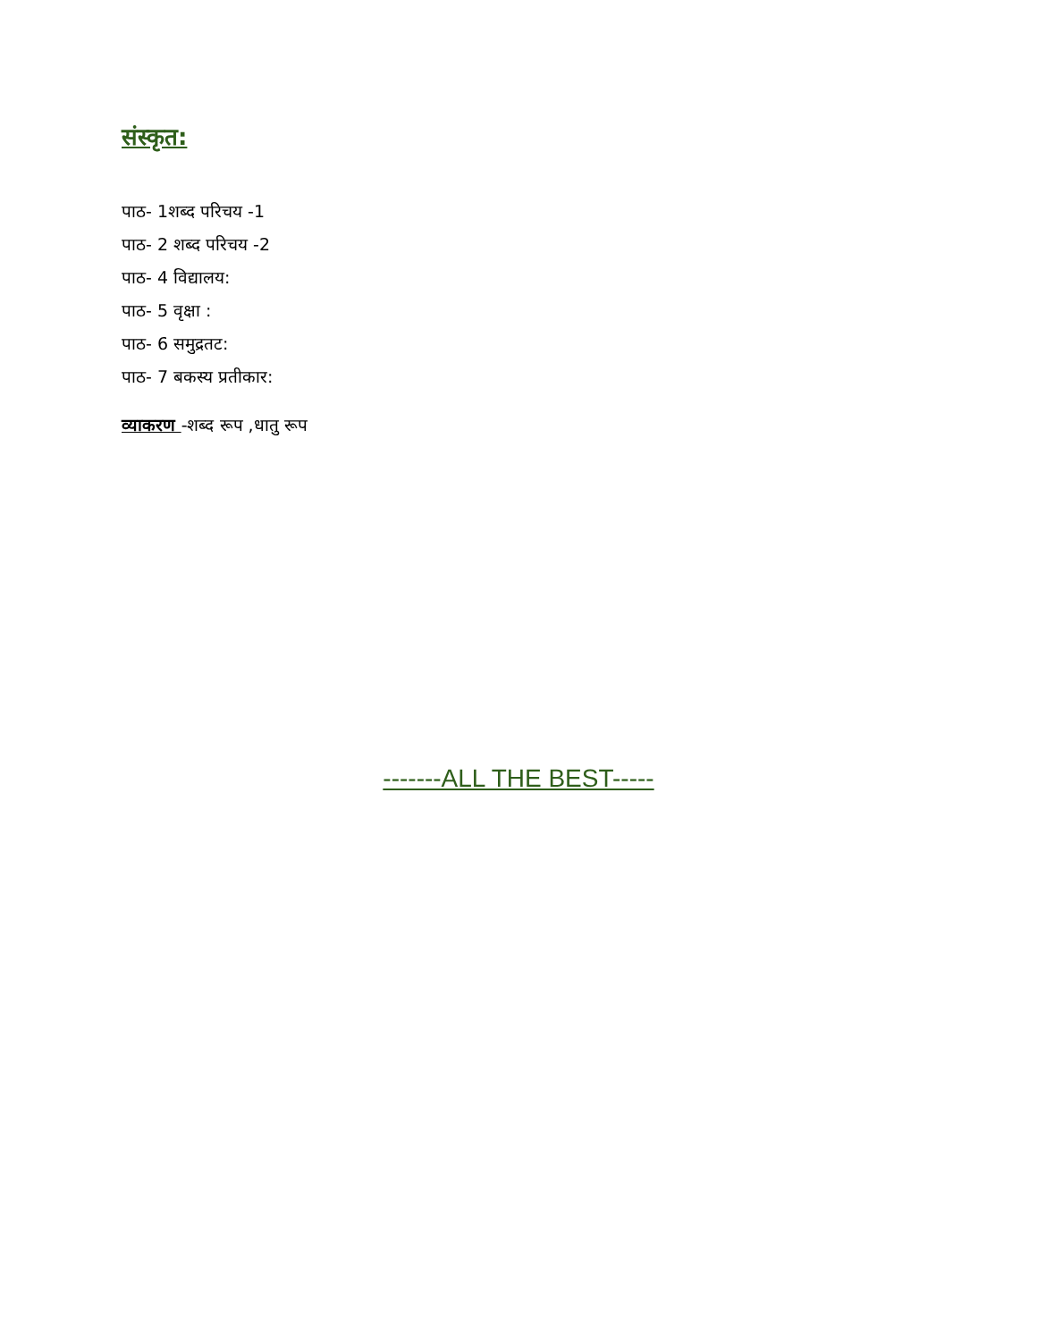संस्कृत:
पाठ- 1शब्द परिचय -1
पाठ- 2 शब्द परिचय -2
पाठ- 4 विद्यालय:
पाठ- 5 वृक्षा :
पाठ- 6 समुद्रतट:
पाठ- 7 बकस्य प्रतीकार:
व्याकरण -शब्द रूप ,धातु रूप
-------ALL THE BEST-----